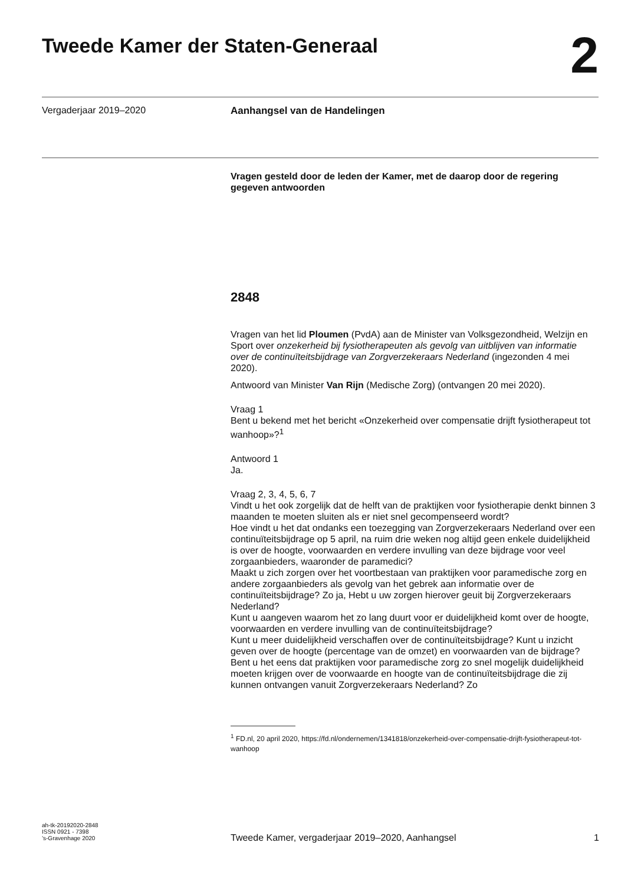Tweede Kamer der Staten-Generaal
2
Vergaderjaar 2019–2020 Aanhangsel van de Handelingen
Vragen gesteld door de leden der Kamer, met de daarop door de regering gegeven antwoorden
2848
Vragen van het lid Ploumen (PvdA) aan de Minister van Volksgezondheid, Welzijn en Sport over onzekerheid bij fysiotherapeuten als gevolg van uitblijven van informatie over de continuïteitsbijdrage van Zorgverzekeraars Nederland (ingezonden 4 mei 2020).
Antwoord van Minister Van Rijn (Medische Zorg) (ontvangen 20 mei 2020).
Vraag 1
Bent u bekend met het bericht «Onzekerheid over compensatie drijft fysiotherapeut tot wanhoop»?<sup>1</sup>
Antwoord 1
Ja.
Vraag 2, 3, 4, 5, 6, 7
Vindt u het ook zorgelijk dat de helft van de praktijken voor fysiotherapie denkt binnen 3 maanden te moeten sluiten als er niet snel gecompenseerd wordt?
Hoe vindt u het dat ondanks een toezegging van Zorgverzekeraars Nederland over een continuïteitsbijdrage op 5 april, na ruim drie weken nog altijd geen enkele duidelijkheid is over de hoogte, voorwaarden en verdere invulling van deze bijdrage voor veel zorgaanbieders, waaronder de paramedici?
Maakt u zich zorgen over het voortbestaan van praktijken voor paramedische zorg en andere zorgaanbieders als gevolg van het gebrek aan informatie over de continuïteitsbijdrage? Zo ja, Hebt u uw zorgen hierover geuit bij Zorgverzekeraars Nederland?
Kunt u aangeven waarom het zo lang duurt voor er duidelijkheid komt over de hoogte, voorwaarden en verdere invulling van de continuïteitsbijdrage?
Kunt u meer duidelijkheid verschaffen over de continuïteitsbijdrage? Kunt u inzicht geven over de hoogte (percentage van de omzet) en voorwaarden van de bijdrage?
Bent u het eens dat praktijken voor paramedische zorg zo snel mogelijk duidelijkheid moeten krijgen over de voorwaarde en hoogte van de continuïteitsbijdrage die zij kunnen ontvangen vanuit Zorgverzekeraars Nederland? Zo
<sup>1</sup> FD.nl, 20 april 2020, https://fd.nl/ondernemen/1341818/onzekerheid-over-compensatie-drijft-fysiotherapeut-tot-wanhoop
ah-tk-20192020-2848
ISSN 0921 - 7398
’s-Gravenhage 2020
Tweede Kamer, vergaderjaar 2019–2020, Aanhangsel 1